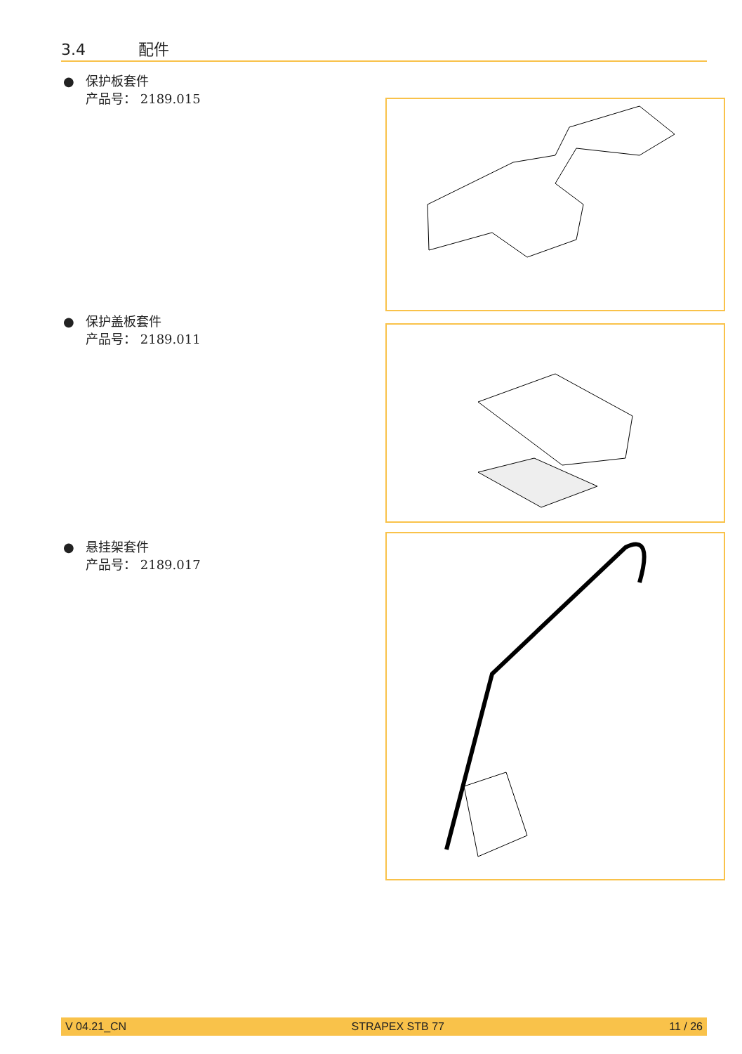3.4 配件
● 保护板套件
产品号： 2189.015
● 保护盖板套件
产品号： 2189.011
● 悬挂架套件
产品号： 2189.017
V 04.21_CN STRAPEX STB 77 11 / 26